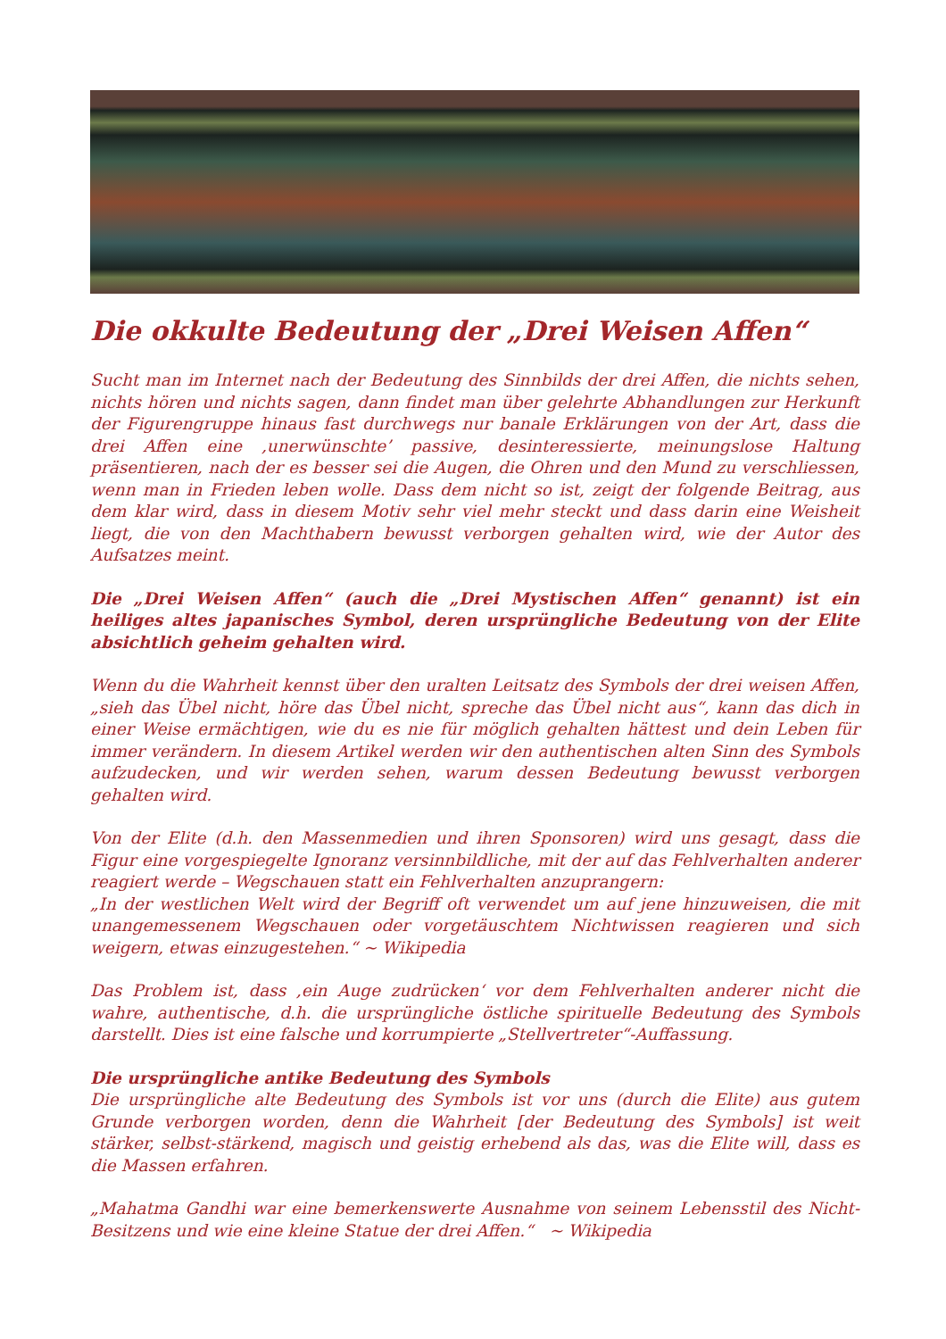Die okkulte Bedeutung der „Drei Weisen Affen“
Sucht man im Internet nach der Bedeutung des Sinnbilds der drei Affen, die nichts sehen, nichts hören und nichts sagen, dann findet man über gelehrte Abhandlungen zur Herkunft der Figurengruppe hinaus fast durchwegs nur banale Erklärungen von der Art, dass die drei Affen eine ‚unerwünschte’ passive, desinteressierte, meinungslose Haltung präsentieren, nach der es besser sei die Augen, die Ohren und den Mund zu verschliessen, wenn man in Frieden leben wolle. Dass dem nicht so ist, zeigt der folgende Beitrag, aus dem klar wird, dass in diesem Motiv sehr viel mehr steckt und dass darin eine Weisheit liegt, die von den Machthabern bewusst verborgen gehalten wird, wie der Autor des Aufsatzes meint.
Die „Drei Weisen Affen“ (auch die „Drei Mystischen Affen“ genannt) ist ein heiliges altes japanisches Symbol, deren ursprüngliche Bedeutung von der Elite absichtlich geheim gehalten wird.
Wenn du die Wahrheit kennst über den uralten Leitsatz des Symbols der drei weisen Affen, „sieh das Übel nicht, höre das Übel nicht, spreche das Übel nicht aus“, kann das dich in einer Weise ermächtigen, wie du es nie für möglich gehalten hättest und dein Leben für immer verändern. In diesem Artikel werden wir den authentischen alten Sinn des Symbols aufzudecken, und wir werden sehen, warum dessen Bedeutung bewusst verborgen gehalten wird.
Von der Elite (d.h. den Massenmedien und ihren Sponsoren) wird uns gesagt, dass die Figur eine vorgespiegelte Ignoranz versinnbildliche, mit der auf das Fehlverhalten anderer reagiert werde – Wegschauen statt ein Fehlverhalten anzuprangern:
„In der westlichen Welt wird der Begriff oft verwendet um auf jene hinzuweisen, die mit unangemessenem Wegschauen oder vorgetäuschtem Nichtwissen reagieren und sich weigern, etwas einzugestehen.“ ~ Wikipedia
Das Problem ist, dass ‚ein Auge zudrücken‘ vor dem Fehlverhalten anderer nicht die wahre, authentische, d.h. die ursprüngliche östliche spirituelle Bedeutung des Symbols darstellt. Dies ist eine falsche und korrumpierte „Stellvertreter“-Auffassung.
Die ursprüngliche antike Bedeutung des Symbols
Die ursprüngliche alte Bedeutung des Symbols ist vor uns (durch die Elite) aus gutem Grunde verborgen worden, denn die Wahrheit [der Bedeutung des Symbols] ist weit stärker, selbst-stärkend, magisch und geistig erhebend als das, was die Elite will, dass es die Massen erfahren.
„Mahatma Gandhi war eine bemerkenswerte Ausnahme von seinem Lebensstil des Nicht-Besitzens und wie eine kleine Statue der drei Affen.“ ~ Wikipedia